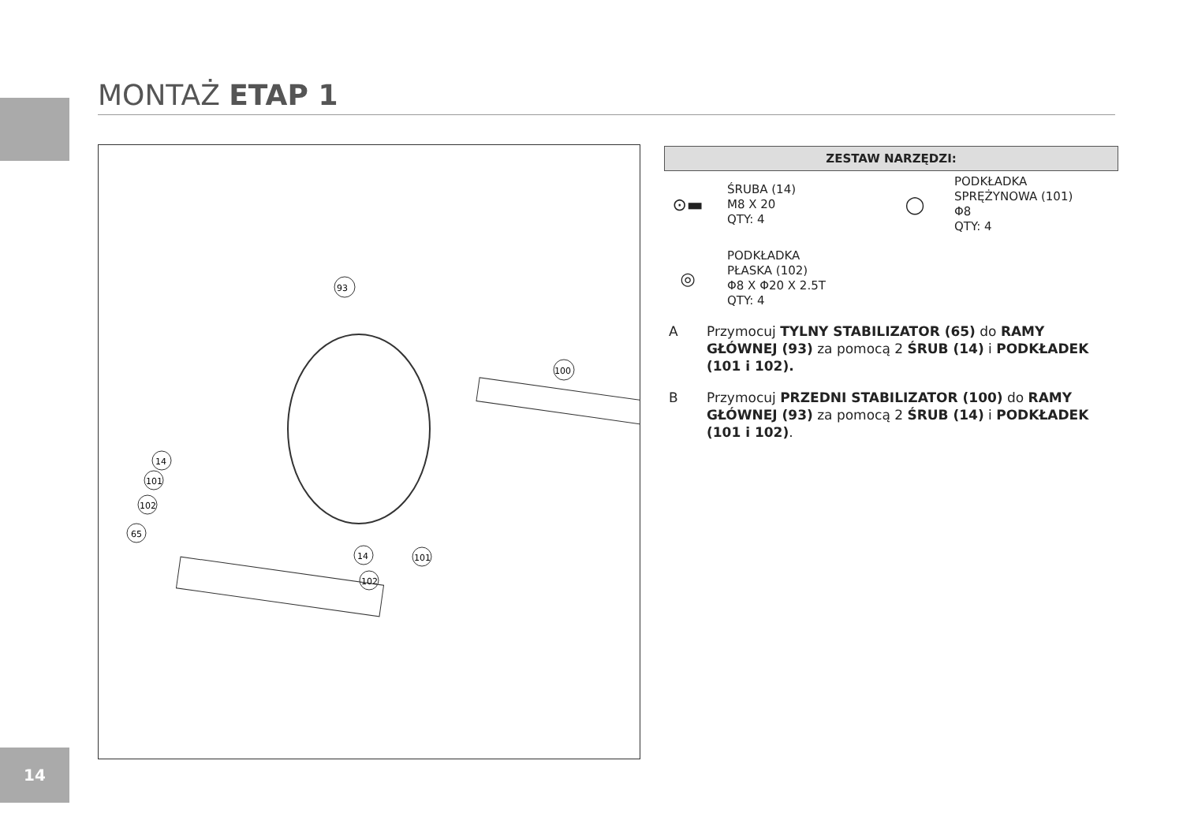MONTAŻ ETAP 1
93
100
14
101
102
65
14
102
101
ZESTAW NARZĘDZI:
⊙▬
ŚRUBA (14)
M8 X 20
QTY: 4
◯
PODKŁADKA
SPRĘŻYNOWA (101)
Φ8
QTY: 4
◎
PODKŁADKA
PŁASKA (102)
Φ8 X Φ20 X 2.5T
QTY: 4
A Przymocuj TYLNY STABILIZATOR (65) do RAMY GŁÓWNEJ (93) za pomocą 2 ŚRUB (14) i PODKŁADEK (101 i 102).
B Przymocuj PRZEDNI STABILIZATOR (100) do RAMY GŁÓWNEJ (93) za pomocą 2 ŚRUB (14) i PODKŁADEK (101 i 102).
14